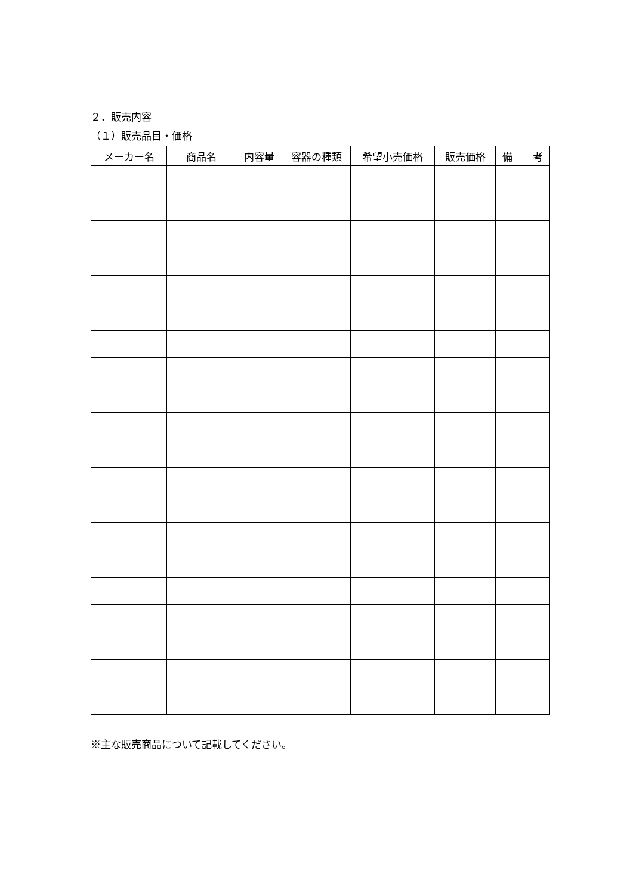２．販売内容
（１）販売品目・価格
| メーカー名 | 商品名 | 内容量 | 容器の種類 | 希望小売価格 | 販売価格 | 備 考 |
| --- | --- | --- | --- | --- | --- | --- |
※主な販売商品について記載してください。